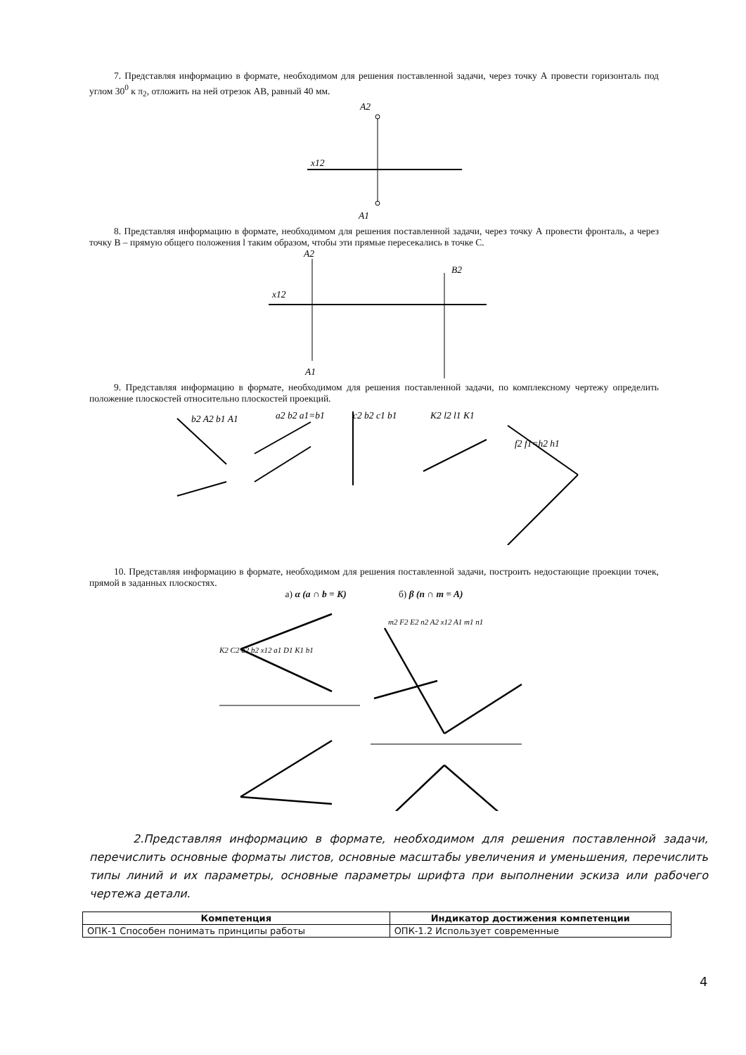7. Представляя информацию в формате, необходимом для решения поставленной задачи, через точку А провести горизонталь под углом 30<sup>0</sup> к π<sub>2</sub>, отложить на ней отрезок АВ, равный 40 мм.
A2
x12
A1
8. Представляя информацию в формате, необходимом для решения поставленной задачи, через точку А провести фронталь, а через точку В – прямую общего положения l таким образом, чтобы эти прямые пересекались в точке С.
A2
x12
A1
B2
9. Представляя информацию в формате, необходимом для решения поставленной задачи, по комплексному чертежу определить положение плоскостей относительно плоскостей проекций.
b2 A2 b1 A1
a2 b2 a1=b1
c2 b2 c1 b1
K2 l2 l1 K1
f2 f1=h2 h1
10. Представляя информацию в формате, необходимом для решения поставленной задачи, построить недостающие проекции точек, прямой в заданных плоскостях.
а) α (a ∩ b = K) б) β (n ∩ m = A)
K2 C2 a2 b2 x12 a1 D1 K1 b1
m2 F2 E2 n2 A2 x12 A1 m1 n1
2.Представляя информацию в формате, необходимом для решения поставленной задачи, перечислить основные форматы листов, основные масштабы увеличения и уменьшения, перечислить типы линий и их параметры, основные параметры шрифта при выполнении эскиза или рабочего чертежа детали.
| Компетенция | Индикатор достижения компетенции |
| --- | --- |
| ОПК-1 Способен понимать принципы работы | ОПК-1.2 Использует современные |
4